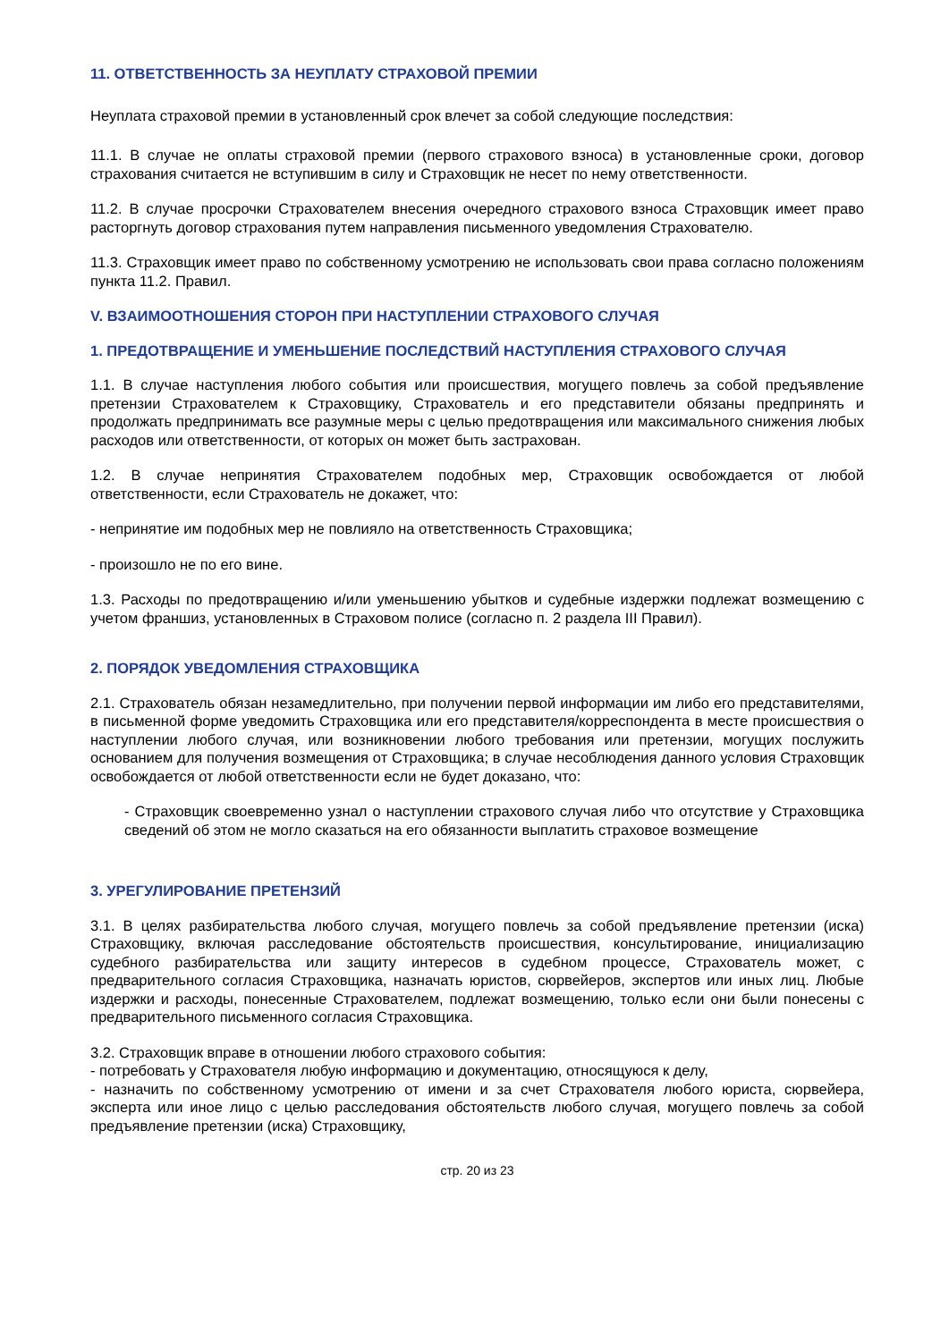11. ОТВЕТСТВЕННОСТЬ ЗА НЕУПЛАТУ СТРАХОВОЙ ПРЕМИИ
Неуплата страховой премии в установленный срок влечет за собой следующие последствия:
11.1. В случае не оплаты страховой премии (первого страхового взноса) в установленные сроки, договор страхования считается не вступившим в силу и Страховщик не несет по нему ответственности.
11.2. В случае просрочки Страхователем внесения очередного страхового взноса Страховщик имеет право расторгнуть договор страхования путем направления письменного уведомления Страхователю.
11.3. Страховщик имеет право по собственному усмотрению не использовать свои права согласно положениям пункта 11.2. Правил.
V. ВЗАИМООТНОШЕНИЯ СТОРОН ПРИ НАСТУПЛЕНИИ СТРАХОВОГО СЛУЧАЯ
1. ПРЕДОТВРАЩЕНИЕ И УМЕНЬШЕНИЕ ПОСЛЕДСТВИЙ НАСТУПЛЕНИЯ СТРАХОВОГО СЛУЧАЯ
1.1. В случае наступления любого события или происшествия, могущего повлечь за собой предъявление претензии Страхователем к Страховщику, Страхователь и его представители обязаны предпринять и продолжать предпринимать все разумные меры с целью предотвращения или максимального снижения любых расходов или ответственности, от которых он может быть застрахован.
1.2. В случае непринятия Страхователем подобных мер, Страховщик освобождается от любой ответственности, если Страхователь не докажет, что:
- непринятие им подобных мер не повлияло на ответственность Страховщика;
- произошло не по его вине.
1.3. Расходы по предотвращению и/или уменьшению убытков и судебные издержки подлежат возмещению с учетом франшиз, установленных в Страховом полисе (согласно п. 2 раздела III Правил).
2. ПОРЯДОК УВЕДОМЛЕНИЯ СТРАХОВЩИКА
2.1. Страхователь обязан незамедлительно, при получении первой информации им либо его представителями, в письменной форме уведомить Страховщика или его представителя/корреспондента в месте происшествия о наступлении любого случая, или возникновении любого требования или претензии, могущих послужить основанием для получения возмещения от Страховщика; в случае несоблюдения данного условия Страховщик освобождается от любой ответственности если не будет доказано, что:
- Страховщик своевременно узнал о наступлении страхового случая либо что отсутствие у Страховщика сведений об этом не могло сказаться на его обязанности выплатить страховое возмещение
3. УРЕГУЛИРОВАНИЕ ПРЕТЕНЗИЙ
3.1. В целях разбирательства любого случая, могущего повлечь за собой предъявление претензии (иска) Страховщику, включая расследование обстоятельств происшествия, консультирование, инициализацию судебного разбирательства или защиту интересов в судебном процессе, Страхователь может, с предварительного согласия Страховщика, назначать юристов, сюрвейеров, экспертов или иных лиц. Любые издержки и расходы, понесенные Страхователем, подлежат возмещению, только если они были понесены с предварительного письменного согласия Страховщика.
3.2. Страховщик вправе в отношении любого страхового события:
- потребовать у Страхователя любую информацию и документацию, относящуюся к делу,
- назначить по собственному усмотрению от имени и за счет Страхователя любого юриста, сюрвейера, эксперта или иное лицо с целью расследования обстоятельств любого случая, могущего повлечь за собой предъявление претензии (иска) Страховщику,
стр. 20 из 23